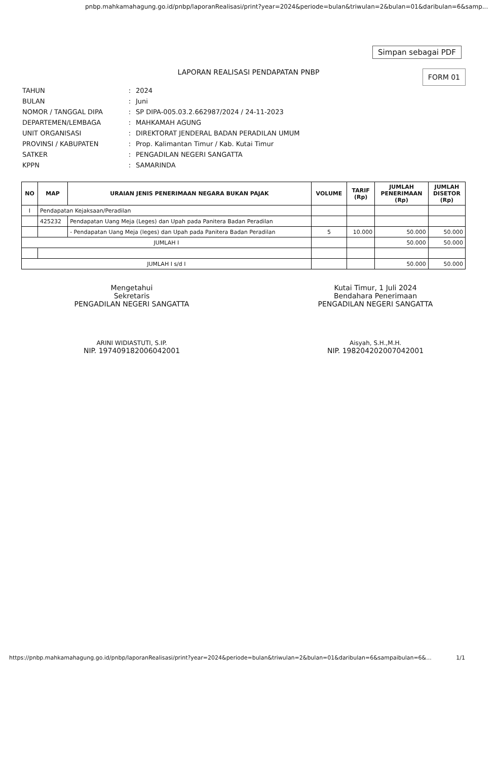pnbp.mahkamahagung.go.id/pnbp/laporanRealisasi/print?year=2024&periode=bulan&triwulan=2&bulan=01&daribulan=6&samp...
Simpan sebagai PDF
LAPORAN REALISASI PENDAPATAN PNBP
FORM 01
| TAHUN | : | 2024 |
| BULAN | : | Juni |
| NOMOR / TANGGAL DIPA | : | SP DIPA-005.03.2.662987/2024 / 24-11-2023 |
| DEPARTEMEN/LEMBAGA | : | MAHKAMAH AGUNG |
| UNIT ORGANISASI | : | DIREKTORAT JENDERAL BADAN PERADILAN UMUM |
| PROVINSI / KABUPATEN | : | Prop. Kalimantan Timur / Kab. Kutai Timur |
| SATKER | : | PENGADILAN NEGERI SANGATTA |
| KPPN | : | SAMARINDA |
| NO | MAP | URAIAN JENIS PENERIMAAN NEGARA BUKAN PAJAK | VOLUME | TARIF (Rp) | JUMLAH PENERIMAAN (Rp) | JUMLAH DISETOR (Rp) |
| --- | --- | --- | --- | --- | --- | --- |
| I | Pendapatan Kejaksaan/Peradilan | | | | | |
| | 425232 | Pendapatan Uang Meja (Leges) dan Upah pada Panitera Badan Peradilan | | | | |
| | | - Pendapatan Uang Meja (leges) dan Upah pada Panitera Badan Peradilan | 5 | 10.000 | 50.000 | 50.000 |
| JUMLAH I | | | | | 50.000 | 50.000 |
| JUMLAH I s/d I | | | | | 50.000 | 50.000 |
Mengetahui
Sekretaris
PENGADILAN NEGERI SANGATTA
ARINI WIDIASTUTI, S.IP.
NIP. 197409182006042001
Kutai Timur, 1 Juli 2024
Bendahara Penerimaan
PENGADILAN NEGERI SANGATTA
Aisyah, S.H.,M.H.
NIP. 198204202007042001
https://pnbp.mahkamahagung.go.id/pnbp/laporanRealisasi/print?year=2024&periode=bulan&triwulan=2&bulan=01&daribulan=6&sampaibulan=6&... 1/1